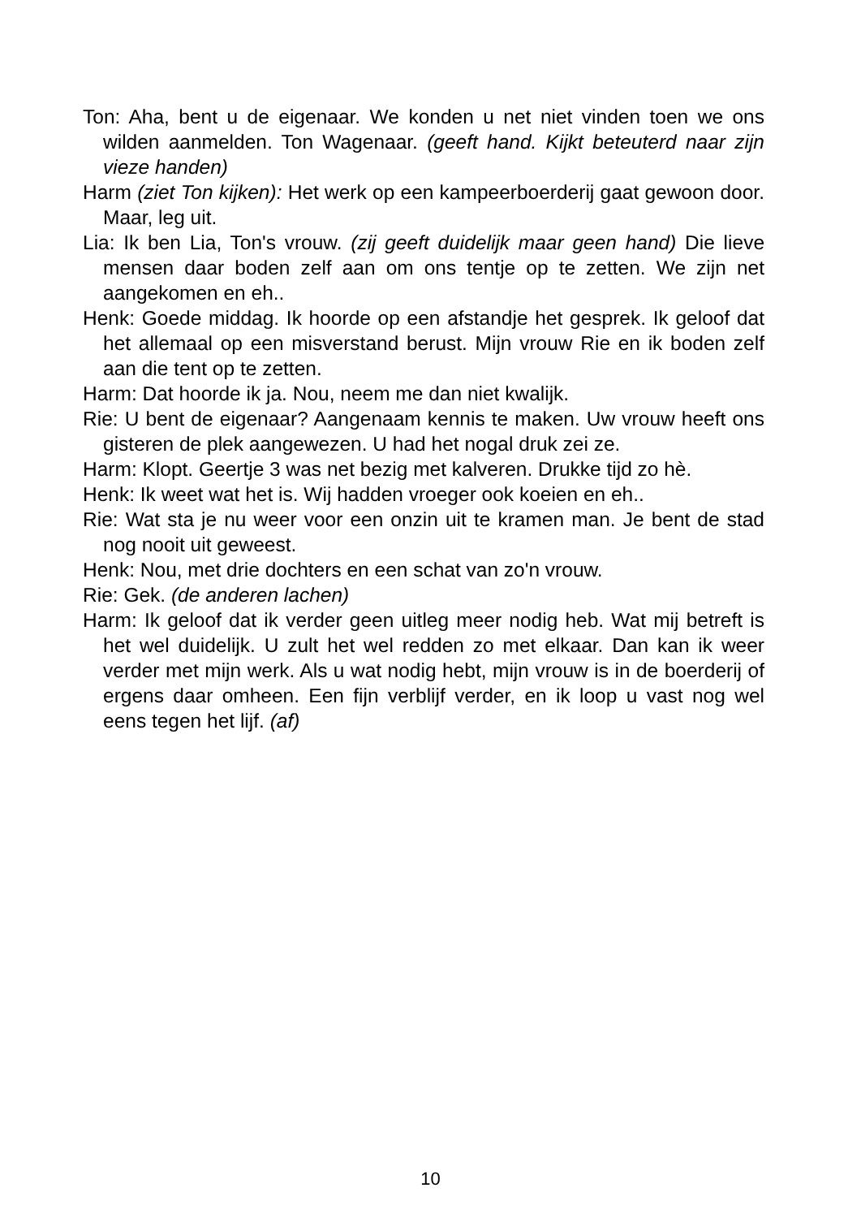Ton: Aha, bent u de eigenaar. We konden u net niet vinden toen we ons wilden aanmelden. Ton Wagenaar. (geeft hand. Kijkt beteuterd naar zijn vieze handen)
Harm (ziet Ton kijken): Het werk op een kampeerboerderij gaat gewoon door. Maar, leg uit.
Lia: Ik ben Lia, Ton's vrouw. (zij geeft duidelijk maar geen hand) Die lieve mensen daar boden zelf aan om ons tentje op te zetten. We zijn net aangekomen en eh..
Henk: Goede middag. Ik hoorde op een afstandje het gesprek. Ik geloof dat het allemaal op een misverstand berust. Mijn vrouw Rie en ik boden zelf aan die tent op te zetten.
Harm: Dat hoorde ik ja. Nou, neem me dan niet kwalijk.
Rie: U bent de eigenaar? Aangenaam kennis te maken. Uw vrouw heeft ons gisteren de plek aangewezen. U had het nogal druk zei ze.
Harm: Klopt. Geertje 3 was net bezig met kalveren. Drukke tijd zo hè.
Henk: Ik weet wat het is. Wij hadden vroeger ook koeien en eh..
Rie: Wat sta je nu weer voor een onzin uit te kramen man. Je bent de stad nog nooit uit geweest.
Henk: Nou, met drie dochters en een schat van zo'n vrouw.
Rie: Gek. (de anderen lachen)
Harm: Ik geloof dat ik verder geen uitleg meer nodig heb. Wat mij betreft is het wel duidelijk. U zult het wel redden zo met elkaar. Dan kan ik weer verder met mijn werk. Als u wat nodig hebt, mijn vrouw is in de boerderij of ergens daar omheen. Een fijn verblijf verder, en ik loop u vast nog wel eens tegen het lijf. (af)
10